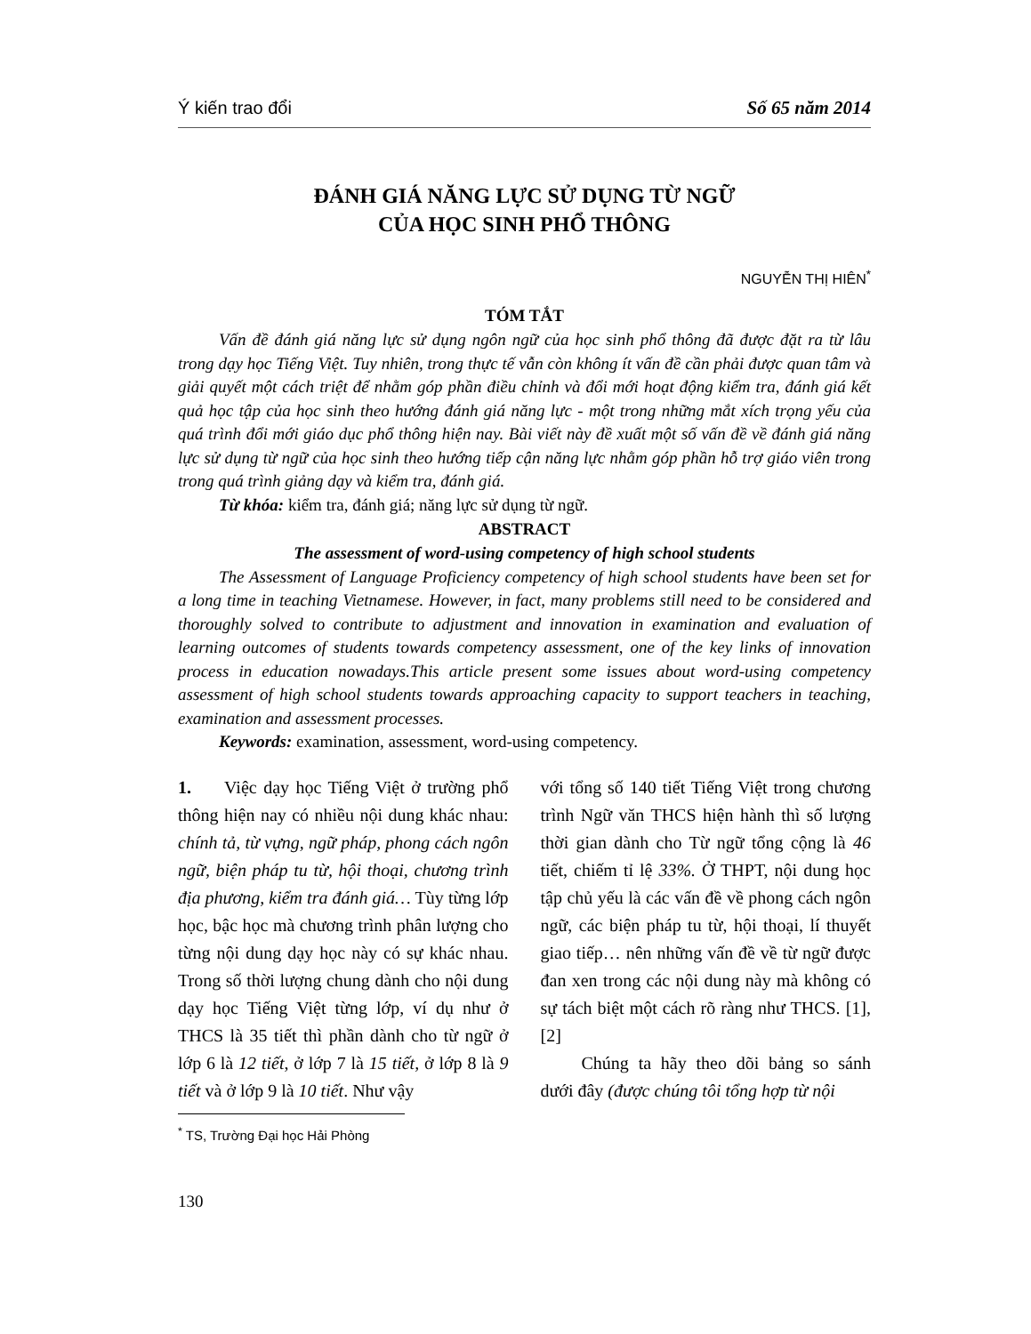Ý kiến trao đổi Số 65 năm 2014
ĐÁNH GIÁ NĂNG LỰC SỬ DỤNG TỪ NGỮ
CỦA HỌC SINH PHỔ THÔNG
NGUYỄN THỊ HIÊN<sup>*</sup>
TÓM TẮT
Vấn đề đánh giá năng lực sử dụng ngôn ngữ của học sinh phổ thông đã được đặt ra từ lâu trong dạy học Tiếng Việt. Tuy nhiên, trong thực tế vẫn còn không ít vấn đề cần phải được quan tâm và giải quyết một cách triệt để nhằm góp phần điều chỉnh và đổi mới hoạt động kiểm tra, đánh giá kết quả học tập của học sinh theo hướng đánh giá năng lực - một trong những mắt xích trọng yếu của quá trình đổi mới giáo dục phổ thông hiện nay. Bài viết này đề xuất một số vấn đề về đánh giá năng lực sử dụng từ ngữ của học sinh theo hướng tiếp cận năng lực nhằm góp phần hỗ trợ giáo viên trong trong quá trình giảng dạy và kiểm tra, đánh giá.
Từ khóa: kiểm tra, đánh giá; năng lực sử dụng từ ngữ.
ABSTRACT
The assessment of word-using competency of high school students
The Assessment of Language Proficiency competency of high school students have been set for a long time in teaching Vietnamese. However, in fact, many problems still need to be considered and thoroughly solved to contribute to adjustment and innovation in examination and evaluation of learning outcomes of students towards competency assessment, one of the key links of innovation process in education nowadays.This article present some issues about word-using competency assessment of high school students towards approaching capacity to support teachers in teaching, examination and assessment processes.
Keywords: examination, assessment, word-using competency.
1. Việc dạy học Tiếng Việt ở trường phổ thông hiện nay có nhiều nội dung khác nhau: chính tả, từ vựng, ngữ pháp, phong cách ngôn ngữ, biện pháp tu từ, hội thoại, chương trình địa phương, kiểm tra đánh giá… Tùy từng lớp học, bậc học mà chương trình phân lượng cho từng nội dung dạy học này có sự khác nhau. Trong số thời lượng chung dành cho nội dung dạy học Tiếng Việt từng lớp, ví dụ như ở THCS là 35 tiết thì phần dành cho từ ngữ ở lớp 6 là 12 tiết, ở lớp 7 là 15 tiết, ở lớp 8 là 9 tiết và ở lớp 9 là 10 tiết. Như vậy
với tổng số 140 tiết Tiếng Việt trong chương trình Ngữ văn THCS hiện hành thì số lượng thời gian dành cho Từ ngữ tổng cộng là 46 tiết, chiếm tỉ lệ 33%. Ở THPT, nội dung học tập chủ yếu là các vấn đề về phong cách ngôn ngữ, các biện pháp tu từ, hội thoại, lí thuyết giao tiếp… nên những vấn đề về từ ngữ được đan xen trong các nội dung này mà không có sự tách biệt một cách rõ ràng như THCS. [1], [2]
Chúng ta hãy theo dõi bảng so sánh dưới đây (được chúng tôi tổng hợp từ nội
<sup>*</sup> TS, Trường Đại học Hải Phòng
130